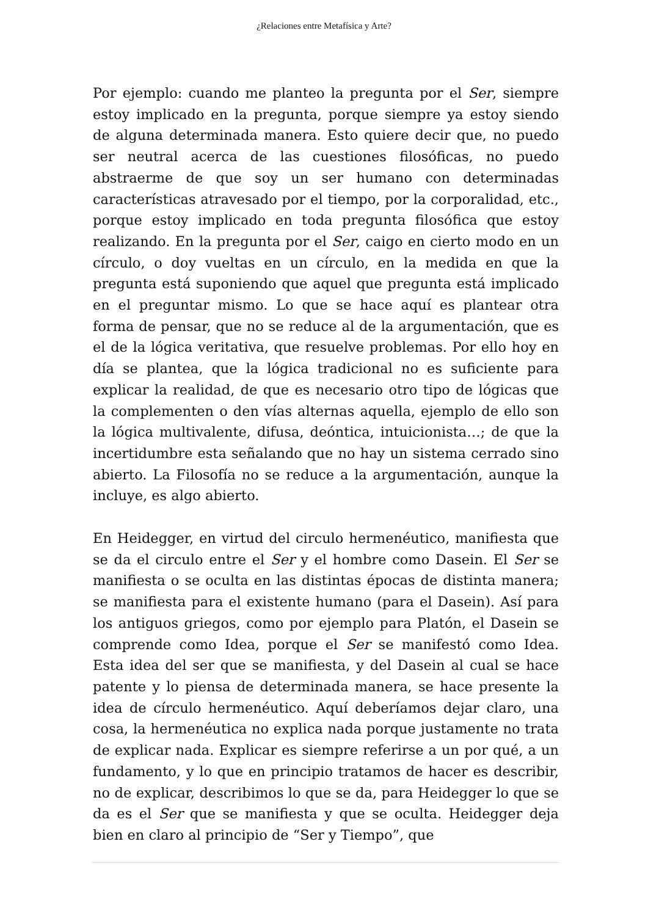¿Relaciones entre Metafísica y Arte?
Por ejemplo: cuando me planteo la pregunta por el Ser, siempre estoy implicado en la pregunta, porque siempre ya estoy siendo de alguna determinada manera. Esto quiere decir que, no puedo ser neutral acerca de las cuestiones filosóficas, no puedo abstraerme de que soy un ser humano con determinadas características atravesado por el tiempo, por la corporalidad, etc., porque estoy implicado en toda pregunta filosófica que estoy realizando. En la pregunta por el Ser, caigo en cierto modo en un círculo, o doy vueltas en un círculo, en la medida en que la pregunta está suponiendo que aquel que pregunta está implicado en el preguntar mismo. Lo que se hace aquí es plantear otra forma de pensar, que no se reduce al de la argumentación, que es el de la lógica veritativa, que resuelve problemas. Por ello hoy en día se plantea, que la lógica tradicional no es suficiente para explicar la realidad, de que es necesario otro tipo de lógicas que la complementen o den vías alternas aquella, ejemplo de ello son la lógica multivalente, difusa, deóntica, intuicionista…; de que la incertidumbre esta señalando que no hay un sistema cerrado sino abierto. La Filosofía no se reduce a la argumentación, aunque la incluye, es algo abierto.
En Heidegger, en virtud del circulo hermenéutico, manifiesta que se da el circulo entre el Ser y el hombre como Dasein. El Ser se manifiesta o se oculta en las distintas épocas de distinta manera; se manifiesta para el existente humano (para el Dasein). Así para los antiguos griegos, como por ejemplo para Platón, el Dasein se comprende como Idea, porque el Ser se manifestó como Idea. Esta idea del ser que se manifiesta, y del Dasein al cual se hace patente y lo piensa de determinada manera, se hace presente la idea de círculo hermenéutico. Aquí deberíamos dejar claro, una cosa, la hermenéutica no explica nada porque justamente no trata de explicar nada. Explicar es siempre referirse a un por qué, a un fundamento, y lo que en principio tratamos de hacer es describir, no de explicar, describimos lo que se da, para Heidegger lo que se da es el Ser que se manifiesta y que se oculta. Heidegger deja bien en claro al principio de “Ser y Tiempo”, que